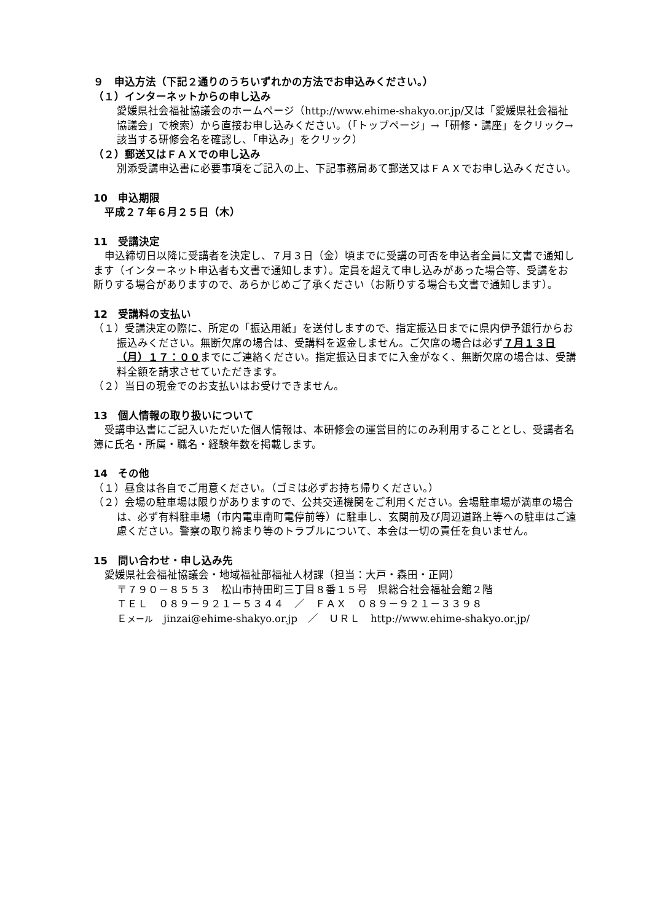９　申込方法（下記２通りのうちいずれかの方法でお申込みください。）
（１）インターネットからの申し込み
愛媛県社会福祉協議会のホームページ（http://www.ehime-shakyo.or.jp/又は「愛媛県社会福祉協議会」で検索）から直接お申し込みください。（「トップページ」→「研修・講座」をクリック→該当する研修会名を確認し、「申込み」をクリック）
（２）郵送又はＦＡＸでの申し込み
別添受講申込書に必要事項をご記入の上、下記事務局あて郵送又はＦＡＸでお申し込みください。
10　申込期限
平成２７年６月２５日（木）
11　受講決定
申込締切日以降に受講者を決定し、７月３日（金）頃までに受講の可否を申込者全員に文書で通知します（インターネット申込者も文書で通知します）。定員を超えて申し込みがあった場合等、受講をお断りする場合がありますので、あらかじめご了承ください（お断りする場合も文書で通知します）。
12　受講料の支払い
（１）受講決定の際に、所定の「振込用紙」を送付しますので、指定振込日までに県内伊予銀行からお振込みください。無断欠席の場合は、受講料を返金しません。ご欠席の場合は必ず７月１３日（月）１７：００までにご連絡ください。指定振込日までに入金がなく、無断欠席の場合は、受講料全額を請求させていただきます。
（２）当日の現金でのお支払いはお受けできません。
13　個人情報の取り扱いについて
受講申込書にご記入いただいた個人情報は、本研修会の運営目的にのみ利用することとし、受講者名簿に氏名・所属・職名・経験年数を掲載します。
14　その他
（１）昼食は各自でご用意ください。（ゴミは必ずお持ち帰りください。）
（２）会場の駐車場は限りがありますので、公共交通機関をご利用ください。会場駐車場が満車の場合は、必ず有料駐車場（市内電車南町電停前等）に駐車し、玄関前及び周辺道路上等への駐車はご遠慮ください。警察の取り締まり等のトラブルについて、本会は一切の責任を負いません。
15　問い合わせ・申し込み先
愛媛県社会福祉協議会・地域福祉部福祉人材課（担当：大戸・森田・正岡）
〒７９０－８５５３　松山市持田町三丁目８番１５号　県総合社会福祉会館２階
ＴＥＬ　０８９－９２１－５３４４　／　ＦＡＸ　０８９－９２１－３３９８
Ｅメール　jinzai@ehime-shakyo.or.jp　／　ＵＲＬ　http://www.ehime-shakyo.or.jp/